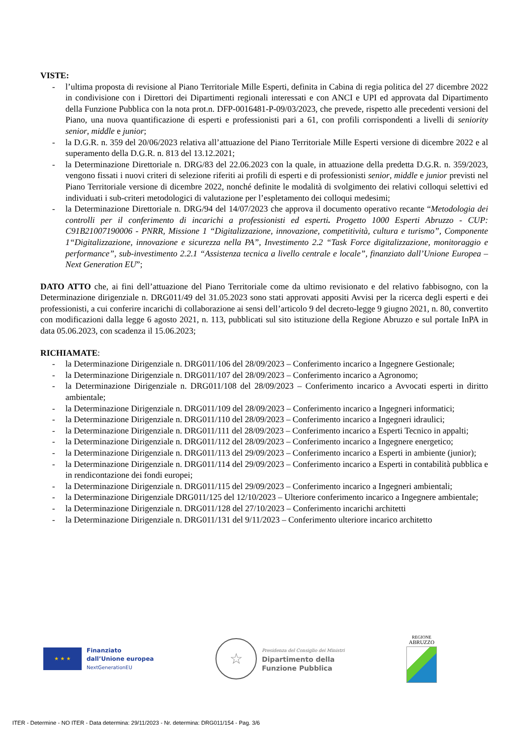VISTE:
- l’ultima proposta di revisione al Piano Territoriale Mille Esperti, definita in Cabina di regia politica del 27 dicembre 2022 in condivisione con i Direttori dei Dipartimenti regionali interessati e con ANCI e UPI ed approvata dal Dipartimento della Funzione Pubblica con la nota prot.n. DFP-0016481-P-09/03/2023, che prevede, rispetto alle precedenti versioni del Piano, una nuova quantificazione di esperti e professionisti pari a 61, con profili corrispondenti a livelli di seniority senior, middle e junior;
- la D.G.R. n. 359 del 20/06/2023 relativa all’attuazione del Piano Territoriale Mille Esperti versione di dicembre 2022 e al superamento della D.G.R. n. 813 del 13.12.2021;
- la Determinazione Direttoriale n. DRG/83 del 22.06.2023 con la quale, in attuazione della predetta D.G.R. n. 359/2023, vengono fissati i nuovi criteri di selezione riferiti ai profili di esperti e di professionisti senior, middle e junior previsti nel Piano Territoriale versione di dicembre 2022, nonché definite le modalità di svolgimento dei relativi colloqui selettivi ed individuati i sub-criteri metodologici di valutazione per l’espletamento dei colloqui medesimi;
- la Determinazione Direttoriale n. DRG/94 del 14/07/2023 che approva il documento operativo recante “Metodologia dei controlli per il conferimento di incarichi a professionisti ed esperti. Progetto 1000 Esperti Abruzzo - CUP: C91B21007190006 - PNRR, Missione 1 “Digitalizzazione, innovazione, competitività, cultura e turismo”, Componente 1“Digitalizzazione, innovazione e sicurezza nella PA”, Investimento 2.2 “Task Force digitalizzazione, monitoraggio e performance”, sub-investimento 2.2.1 “Assistenza tecnica a livello centrale e locale”, finanziato dall’Unione Europea – Next Generation EU”;
DATO ATTO che, ai fini dell’attuazione del Piano Territoriale come da ultimo revisionato e del relativo fabbisogno, con la Determinazione dirigenziale n. DRG011/49 del 31.05.2023 sono stati approvati appositi Avvisi per la ricerca degli esperti e dei professionisti, a cui conferire incarichi di collaborazione ai sensi dell’articolo 9 del decreto-legge 9 giugno 2021, n. 80, convertito con modificazioni dalla legge 6 agosto 2021, n. 113, pubblicati sul sito istituzione della Regione Abruzzo e sul portale InPA in data 05.06.2023, con scadenza il 15.06.2023;
RICHIAMATE:
- la Determinazione Dirigenziale n. DRG011/106 del 28/09/2023 – Conferimento incarico a Ingegnere Gestionale;
- la Determinazione Dirigenziale n. DRG011/107 del 28/09/2023 – Conferimento incarico a Agronomo;
- la Determinazione Dirigenziale n. DRG011/108 del 28/09/2023 – Conferimento incarico a Avvocati esperti in diritto ambientale;
- la Determinazione Dirigenziale n. DRG011/109 del 28/09/2023 – Conferimento incarico a Ingegneri informatici;
- la Determinazione Dirigenziale n. DRG011/110 del 28/09/2023 – Conferimento incarico a Ingegneri idraulici;
- la Determinazione Dirigenziale n. DRG011/111 del 28/09/2023 – Conferimento incarico a Esperti Tecnico in appalti;
- la Determinazione Dirigenziale n. DRG011/112 del 28/09/2023 – Conferimento incarico a Ingegnere energetico;
- la Determinazione Dirigenziale n. DRG011/113 del 29/09/2023 – Conferimento incarico a Esperti in ambiente (junior);
- la Determinazione Dirigenziale n. DRG011/114 del 29/09/2023 – Conferimento incarico a Esperti in contabilità pubblica e in rendicontazione dei fondi europei;
- la Determinazione Dirigenziale n. DRG011/115 del 29/09/2023 – Conferimento incarico a Ingegneri ambientali;
- la Determinazione Dirigenziale DRG011/125 del 12/10/2023 – Ulteriore conferimento incarico a Ingegnere ambientale;
- la Determinazione Dirigenziale n. DRG011/128 del 27/10/2023 – Conferimento incarichi architetti
- la Determinazione Dirigenziale n. DRG011/131 del 9/11/2023 – Conferimento ulteriore incarico architetto
★ ★ ★
Finanziato
dall’Unione europea
NextGenerationEU
☆
Presidenza del Consiglio dei Ministri
Dipartimento della
Funzione Pubblica
REGIONE
ABRUZZO
ITER - Determine - NO ITER - Data determina: 29/11/2023 - Nr. determina: DRG011/154 - Pag. 3/6